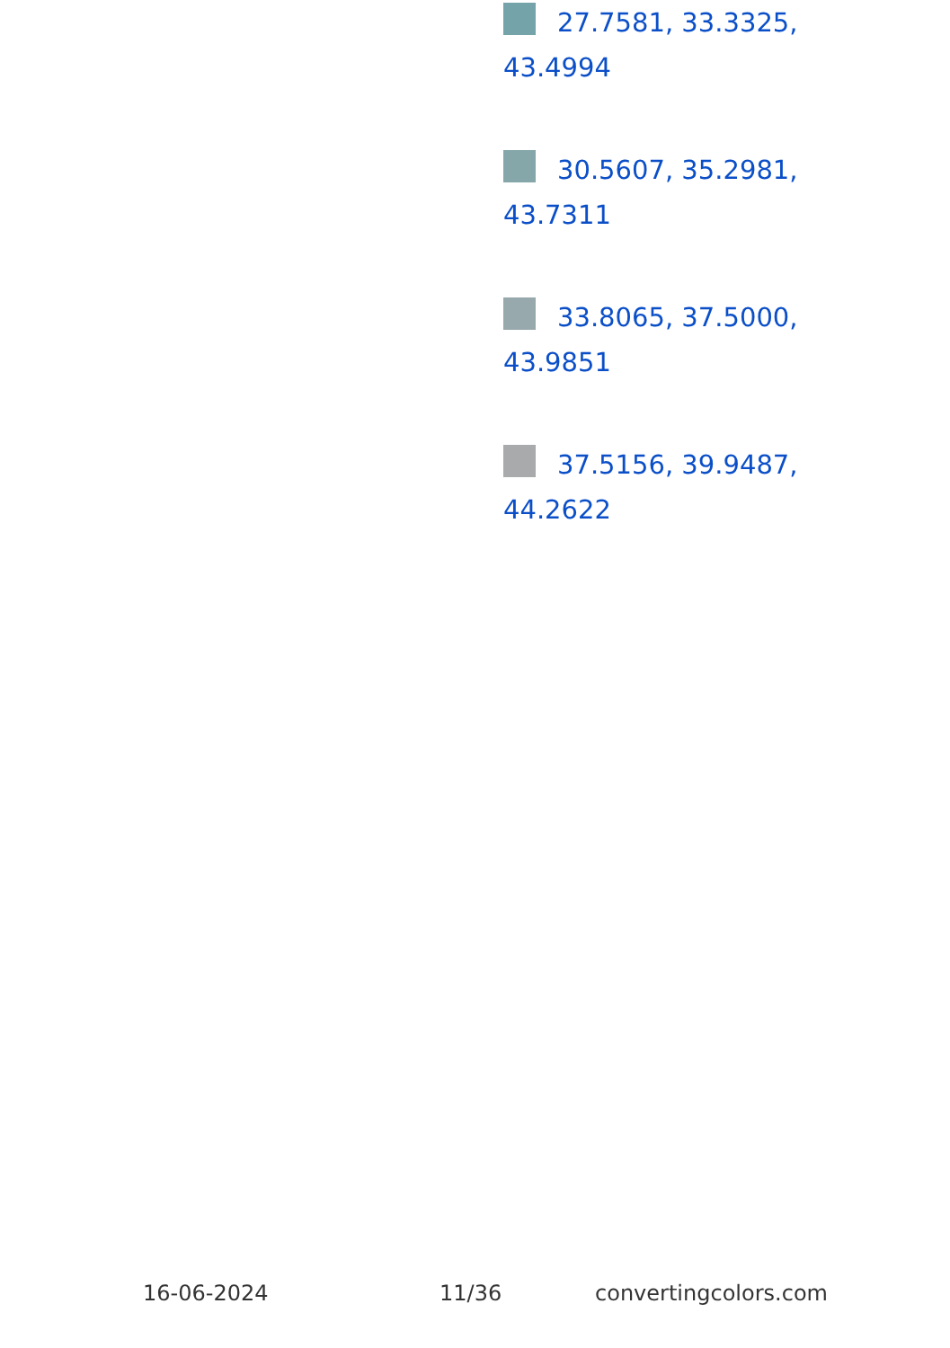27.7581, 33.3325, 43.4994
30.5607, 35.2981, 43.7311
33.8065, 37.5000, 43.9851
37.5156, 39.9487, 44.2622
16-06-2024 11/36 convertingcolors.com